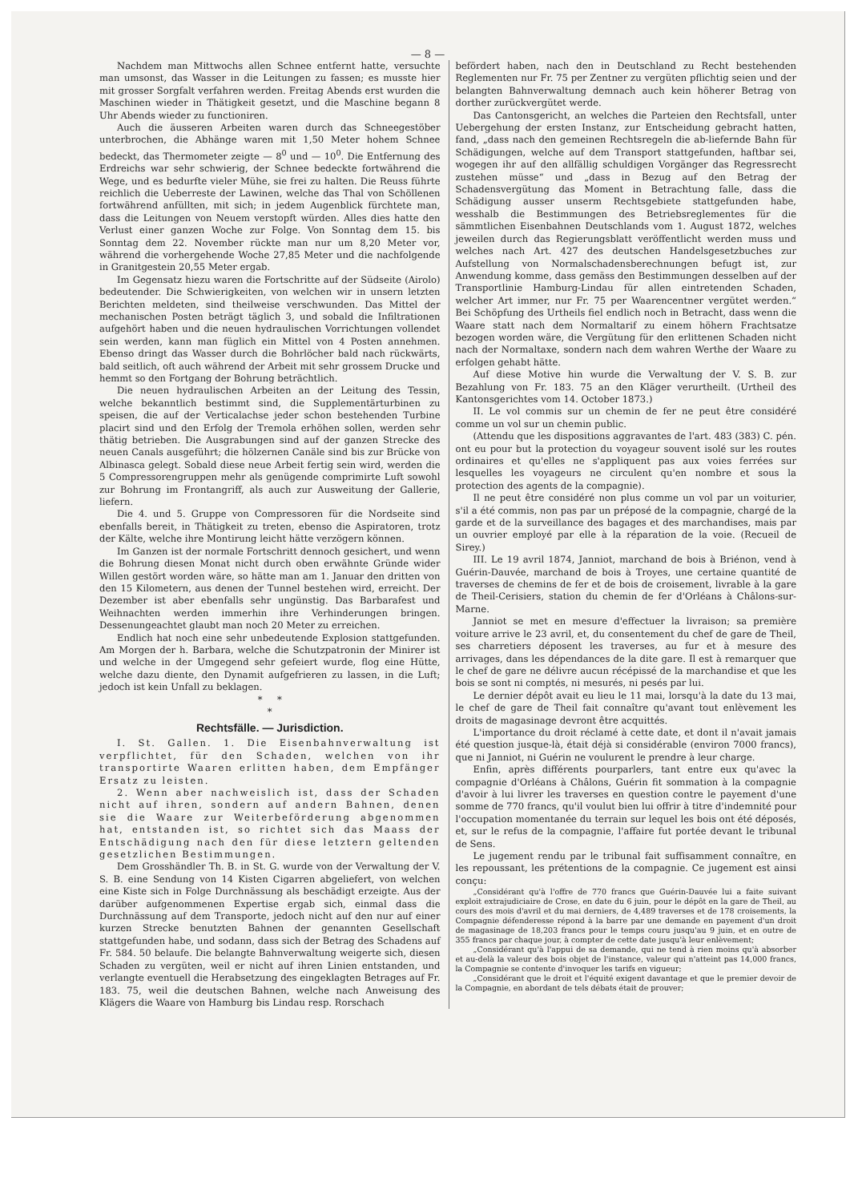— 8 —
Nachdem man Mittwochs allen Schnee entfernt hatte, versuchte man umsonst, das Wasser in die Leitungen zu fassen; es musste hier mit grosser Sorgfalt verfahren werden. Freitag Abends erst wurden die Maschinen wieder in Thätigkeit gesetzt, und die Maschine begann 8 Uhr Abends wieder zu functioniren.
Auch die äusseren Arbeiten waren durch das Schneegestöber unterbrochen, die Abhänge waren mit 1,50 Meter hohem Schnee bedeckt, das Thermometer zeigte — 8<sup>0</sup> und — 10<sup>0</sup>. Die Entfernung des Erdreichs war sehr schwierig, der Schnee bedeckte fortwährend die Wege, und es bedurfte vieler Mühe, sie frei zu halten. Die Reuss führte reichlich die Ueberreste der Lawinen, welche das Thal von Schöllenen fortwährend anfüllten, mit sich; in jedem Augenblick fürchtete man, dass die Leitungen von Neuem verstopft würden. Alles dies hatte den Verlust einer ganzen Woche zur Folge. Von Sonntag dem 15. bis Sonntag dem 22. November rückte man nur um 8,20 Meter vor, während die vorhergehende Woche 27,85 Meter und die nachfolgende in Granitgestein 20,55 Meter ergab.
Im Gegensatz hiezu waren die Fortschritte auf der Südseite (Airolo) bedeutender. Die Schwierigkeiten, von welchen wir in unsern letzten Berichten meldeten, sind theilweise verschwunden. Das Mittel der mechanischen Posten beträgt täglich 3, und sobald die Infiltrationen aufgehört haben und die neuen hydraulischen Vorrichtungen vollendet sein werden, kann man füglich ein Mittel von 4 Posten annehmen. Ebenso dringt das Wasser durch die Bohrlöcher bald nach rückwärts, bald seitlich, oft auch während der Arbeit mit sehr grossem Drucke und hemmt so den Fortgang der Bohrung beträchtlich.
Die neuen hydraulischen Arbeiten an der Leitung des Tessin, welche bekanntlich bestimmt sind, die Supplementärturbinen zu speisen, die auf der Verticalachse jeder schon bestehenden Turbine placirt sind und den Erfolg der Tremola erhöhen sollen, werden sehr thätig betrieben. Die Ausgrabungen sind auf der ganzen Strecke des neuen Canals ausgeführt; die hölzernen Canäle sind bis zur Brücke von Albinasca gelegt. Sobald diese neue Arbeit fertig sein wird, werden die 5 Compressorengruppen mehr als genügende comprimirte Luft sowohl zur Bohrung im Frontangriff, als auch zur Ausweitung der Gallerie, liefern.
Die 4. und 5. Gruppe von Compressoren für die Nordseite sind ebenfalls bereit, in Thätigkeit zu treten, ebenso die Aspiratoren, trotz der Kälte, welche ihre Montirung leicht hätte verzögern können.
Im Ganzen ist der normale Fortschritt dennoch gesichert, und wenn die Bohrung diesen Monat nicht durch oben erwähnte Gründe wider Willen gestört worden wäre, so hätte man am 1. Januar den dritten von den 15 Kilometern, aus denen der Tunnel bestehen wird, erreicht. Der Dezember ist aber ebenfalls sehr ungünstig. Das Barbarafest und Weihnachten werden immerhin ihre Verhinderungen bringen. Dessenungeachtet glaubt man noch 20 Meter zu erreichen.
Endlich hat noch eine sehr unbedeutende Explosion stattgefunden. Am Morgen der h. Barbara, welche die Schutzpatronin der Minirer ist und welche in der Umgegend sehr gefeiert wurde, flog eine Hütte, welche dazu diente, den Dynamit aufgefrieren zu lassen, in die Luft; jedoch ist kein Unfall zu beklagen.
* *
*
Rechtsfälle. — Jurisdiction.
I. St. Gallen. 1. Die Eisenbahnverwaltung ist verpflichtet, für den Schaden, welchen von ihr transportirte Waaren erlitten haben, dem Empfänger Ersatz zu leisten.
2. Wenn aber nachweislich ist, dass der Schaden nicht auf ihren, sondern auf andern Bahnen, denen sie die Waare zur Weiterbeförderung abgenommen hat, entstanden ist, so richtet sich das Maass der Entschädigung nach den für diese letztern geltenden gesetzlichen Bestimmungen.
Dem Grosshändler Th. B. in St. G. wurde von der Verwaltung der V. S. B. eine Sendung von 14 Kisten Cigarren abgeliefert, von welchen eine Kiste sich in Folge Durchnässung als beschädigt erzeigte. Aus der darüber aufgenommenen Expertise ergab sich, einmal dass die Durchnässung auf dem Transporte, jedoch nicht auf den nur auf einer kurzen Strecke benutzten Bahnen der genannten Gesellschaft stattgefunden habe, und sodann, dass sich der Betrag des Schadens auf Fr. 584. 50 belaufe. Die belangte Bahnverwaltung weigerte sich, diesen Schaden zu vergüten, weil er nicht auf ihren Linien entstanden, und verlangte eventuell die Herabsetzung des eingeklagten Betrages auf Fr. 183. 75, weil die deutschen Bahnen, welche nach Anweisung des Klägers die Waare von Hamburg bis Lindau resp. Rorschach
befördert haben, nach den in Deutschland zu Recht bestehenden Reglementen nur Fr. 75 per Zentner zu vergüten pflichtig seien und der belangten Bahnverwaltung demnach auch kein höherer Betrag von dorther zurückvergütet werde.
Das Cantonsgericht, an welches die Parteien den Rechtsfall, unter Uebergehung der ersten Instanz, zur Entscheidung gebracht hatten, fand, „dass nach den gemeinen Rechtsregeln die ab-liefernde Bahn für Schädigungen, welche auf dem Transport stattgefunden, haftbar sei, wogegen ihr auf den allfällig schuldigen Vorgänger das Regressrecht zustehen müsse“ und „dass in Bezug auf den Betrag der Schadensvergütung das Moment in Betrachtung falle, dass die Schädigung ausser unserm Rechtsgebiete stattgefunden habe, wesshalb die Bestimmungen des Betriebsreglementes für die sämmtlichen Eisenbahnen Deutschlands vom 1. August 1872, welches jeweilen durch das Regierungsblatt veröffentlicht werden muss und welches nach Art. 427 des deutschen Handelsgesetzbuches zur Aufstellung von Normalschadensberechnungen befugt ist, zur Anwendung komme, dass gemäss den Bestimmungen desselben auf der Transportlinie Hamburg-Lindau für allen eintretenden Schaden, welcher Art immer, nur Fr. 75 per Waarencentner vergütet werden.“ Bei Schöpfung des Urtheils fiel endlich noch in Betracht, dass wenn die Waare statt nach dem Normaltarif zu einem höhern Frachtsatze bezogen worden wäre, die Vergütung für den erlittenen Schaden nicht nach der Normaltaxe, sondern nach dem wahren Werthe der Waare zu erfolgen gehabt hätte.
Auf diese Motive hin wurde die Verwaltung der V. S. B. zur Bezahlung von Fr. 183. 75 an den Kläger verurtheilt. (Urtheil des Kantonsgerichtes vom 14. October 1873.)
II. Le vol commis sur un chemin de fer ne peut être considéré comme un vol sur un chemin public.
(Attendu que les dispositions aggravantes de l'art. 483 (383) C. pén. ont eu pour but la protection du voyageur souvent isolé sur les routes ordinaires et qu'elles ne s'appliquent pas aux voies ferrées sur lesquelles les voyageurs ne circulent qu'en nombre et sous la protection des agents de la compagnie).
Il ne peut être considéré non plus comme un vol par un voiturier, s'il a été commis, non pas par un préposé de la compagnie, chargé de la garde et de la surveillance des bagages et des marchandises, mais par un ouvrier employé par elle à la réparation de la voie. (Recueil de Sirey.)
III. Le 19 avril 1874, Janniot, marchand de bois à Briénon, vend à Guérin-Dauvée, marchand de bois à Troyes, une certaine quantité de traverses de chemins de fer et de bois de croisement, livrable à la gare de Theil-Cerisiers, station du chemin de fer d'Orléans à Châlons-sur-Marne.
Janniot se met en mesure d'effectuer la livraison; sa première voiture arrive le 23 avril, et, du consentement du chef de gare de Theil, ses charretiers déposent les traverses, au fur et à mesure des arrivages, dans les dépendances de la dite gare. Il est à remarquer que le chef de gare ne délivre aucun récépissé de la marchandise et que les bois se sont ni comptés, ni mesurés, ni pesés par lui.
Le dernier dépôt avait eu lieu le 11 mai, lorsqu'à la date du 13 mai, le chef de gare de Theil fait connaître qu'avant tout enlèvement les droits de magasinage devront être acquittés.
L'importance du droit réclamé à cette date, et dont il n'avait jamais été question jusque-là, était déjà si considérable (environ 7000 francs), que ni Janniot, ni Guérin ne voulurent le prendre à leur charge.
Enfin, après différents pourparlers, tant entre eux qu'avec la compagnie d'Orléans à Châlons, Guérin fit sommation à la compagnie d'avoir à lui livrer les traverses en question contre le payement d'une somme de 770 francs, qu'il voulut bien lui offrir à titre d'indemnité pour l'occupation momentanée du terrain sur lequel les bois ont été déposés, et, sur le refus de la compagnie, l'affaire fut portée devant le tribunal de Sens.
Le jugement rendu par le tribunal fait suffisamment connaître, en les repoussant, les prétentions de la compagnie. Ce jugement est ainsi conçu:
„Considérant qu'à l'offre de 770 francs que Guérin-Dauvée lui a faite suivant exploit extrajudiciaire de Crose, en date du 6 juin, pour le dépôt en la gare de Theil, au cours des mois d'avril et du mai derniers, de 4,489 traverses et de 178 croisements, la Compagnie défenderesse répond à la barre par une demande en payement d'un droit de magasinage de 18,203 francs pour le temps couru jusqu'au 9 juin, et en outre de 355 francs par chaque jour, à compter de cette date jusqu'à leur enlèvement;
„Considérant qu'à l'appui de sa demande, qui ne tend à rien moins qu'à absorber et au-delà la valeur des bois objet de l'instance, valeur qui n'atteint pas 14,000 francs, la Compagnie se contente d'invoquer les tarifs en vigueur;
„Considérant que le droit et l'équité exigent davantage et que le premier devoir de la Compagnie, en abordant de tels débats était de prouver;